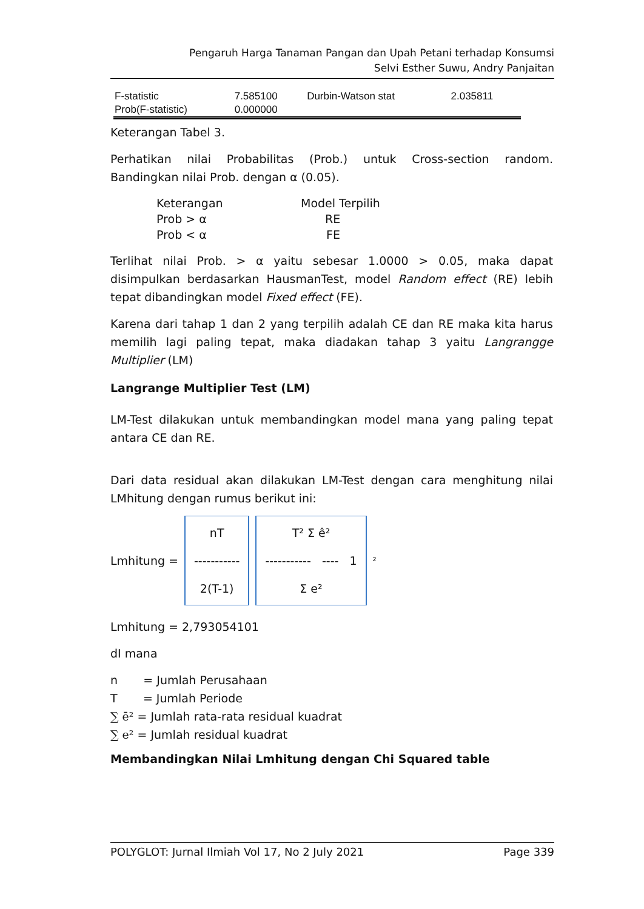Pengaruh Harga Tanaman Pangan dan Upah Petani terhadap Konsumsi
Selvi Esther Suwu, Andry Panjaitan
| F-statistic | 7.585100 | Durbin-Watson stat | 2.035811 |
| Prob(F-statistic) | 0.000000 | | |
Keterangan Tabel 3.
Perhatikan nilai Probabilitas (Prob.) untuk Cross-section random. Bandingkan nilai Prob. dengan α (0.05).
| Keterangan | Model Terpilih |
| Prob > α | RE |
| Prob < α | FE |
Terlihat nilai Prob. > α yaitu sebesar 1.0000 > 0.05, maka dapat disimpulkan berdasarkan HausmanTest, model Random effect (RE) lebih tepat dibandingkan model Fixed effect (FE).
Karena dari tahap 1 dan 2 yang terpilih adalah CE dan RE maka kita harus memilih lagi paling tepat, maka diadakan tahap 3 yaitu Langrangge Multiplier (LM)
Langrange Multiplier Test (LM)
LM-Test dilakukan untuk membandingkan model mana yang paling tepat antara CE dan RE.
Dari data residual akan dilakukan LM-Test dengan cara menghitung nilai LMhitung dengan rumus berikut ini:
Lmhitung =
nT
-----------
2(T-1)
T² Σ ê²
----------- ---- 1
Σ e²
<sup>²</sup>
Lmhitung = 2,793054101
dI mana
n = Jumlah Perusahaan
T = Jumlah Periode
∑ ē² = Jumlah rata-rata residual kuadrat
∑ e² = Jumlah residual kuadrat
Membandingkan Nilai Lmhitung dengan Chi Squared table
POLYGLOT: Jurnal Ilmiah Vol 17, No 2 July 2021 Page 339